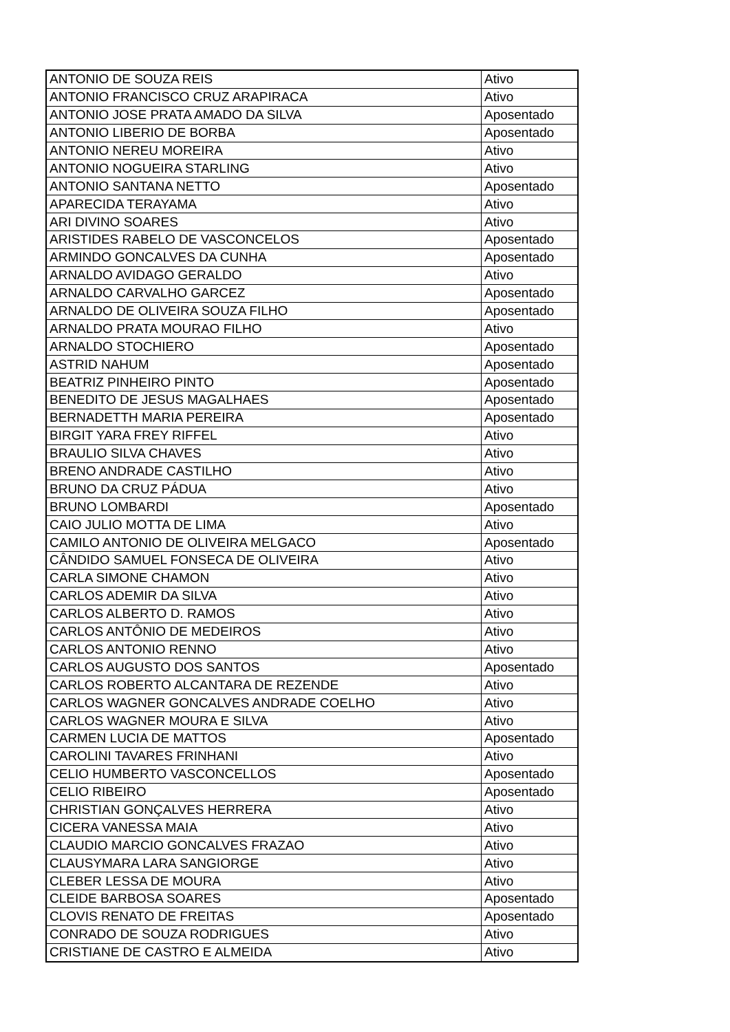| ANTONIO DE SOUZA REIS | Ativo |
| ANTONIO FRANCISCO CRUZ ARAPIRACA | Ativo |
| ANTONIO JOSE PRATA AMADO DA SILVA | Aposentado |
| ANTONIO LIBERIO DE BORBA | Aposentado |
| ANTONIO NEREU MOREIRA | Ativo |
| ANTONIO NOGUEIRA STARLING | Ativo |
| ANTONIO SANTANA NETTO | Aposentado |
| APARECIDA TERAYAMA | Ativo |
| ARI DIVINO SOARES | Ativo |
| ARISTIDES RABELO DE VASCONCELOS | Aposentado |
| ARMINDO GONCALVES DA CUNHA | Aposentado |
| ARNALDO AVIDAGO GERALDO | Ativo |
| ARNALDO CARVALHO GARCEZ | Aposentado |
| ARNALDO DE OLIVEIRA SOUZA FILHO | Aposentado |
| ARNALDO PRATA MOURAO FILHO | Ativo |
| ARNALDO STOCHIERO | Aposentado |
| ASTRID NAHUM | Aposentado |
| BEATRIZ PINHEIRO PINTO | Aposentado |
| BENEDITO DE JESUS MAGALHAES | Aposentado |
| BERNADETTH MARIA PEREIRA | Aposentado |
| BIRGIT YARA FREY RIFFEL | Ativo |
| BRAULIO SILVA CHAVES | Ativo |
| BRENO ANDRADE CASTILHO | Ativo |
| BRUNO DA CRUZ PÁDUA | Ativo |
| BRUNO LOMBARDI | Aposentado |
| CAIO JULIO MOTTA DE LIMA | Ativo |
| CAMILO ANTONIO DE OLIVEIRA MELGACO | Aposentado |
| CÂNDIDO SAMUEL FONSECA DE OLIVEIRA | Ativo |
| CARLA SIMONE CHAMON | Ativo |
| CARLOS ADEMIR DA SILVA | Ativo |
| CARLOS ALBERTO D. RAMOS | Ativo |
| CARLOS ANTÔNIO DE MEDEIROS | Ativo |
| CARLOS ANTONIO RENNO | Ativo |
| CARLOS AUGUSTO DOS SANTOS | Aposentado |
| CARLOS ROBERTO ALCANTARA DE REZENDE | Ativo |
| CARLOS WAGNER GONCALVES ANDRADE COELHO | Ativo |
| CARLOS WAGNER MOURA E SILVA | Ativo |
| CARMEN LUCIA DE MATTOS | Aposentado |
| CAROLINI TAVARES FRINHANI | Ativo |
| CELIO HUMBERTO VASCONCELLOS | Aposentado |
| CELIO RIBEIRO | Aposentado |
| CHRISTIAN GONÇALVES HERRERA | Ativo |
| CICERA VANESSA MAIA | Ativo |
| CLAUDIO MARCIO GONCALVES FRAZAO | Ativo |
| CLAUSYMARA LARA SANGIORGE | Ativo |
| CLEBER LESSA DE MOURA | Ativo |
| CLEIDE BARBOSA SOARES | Aposentado |
| CLOVIS RENATO DE FREITAS | Aposentado |
| CONRADO DE SOUZA RODRIGUES | Ativo |
| CRISTIANE DE CASTRO E ALMEIDA | Ativo |